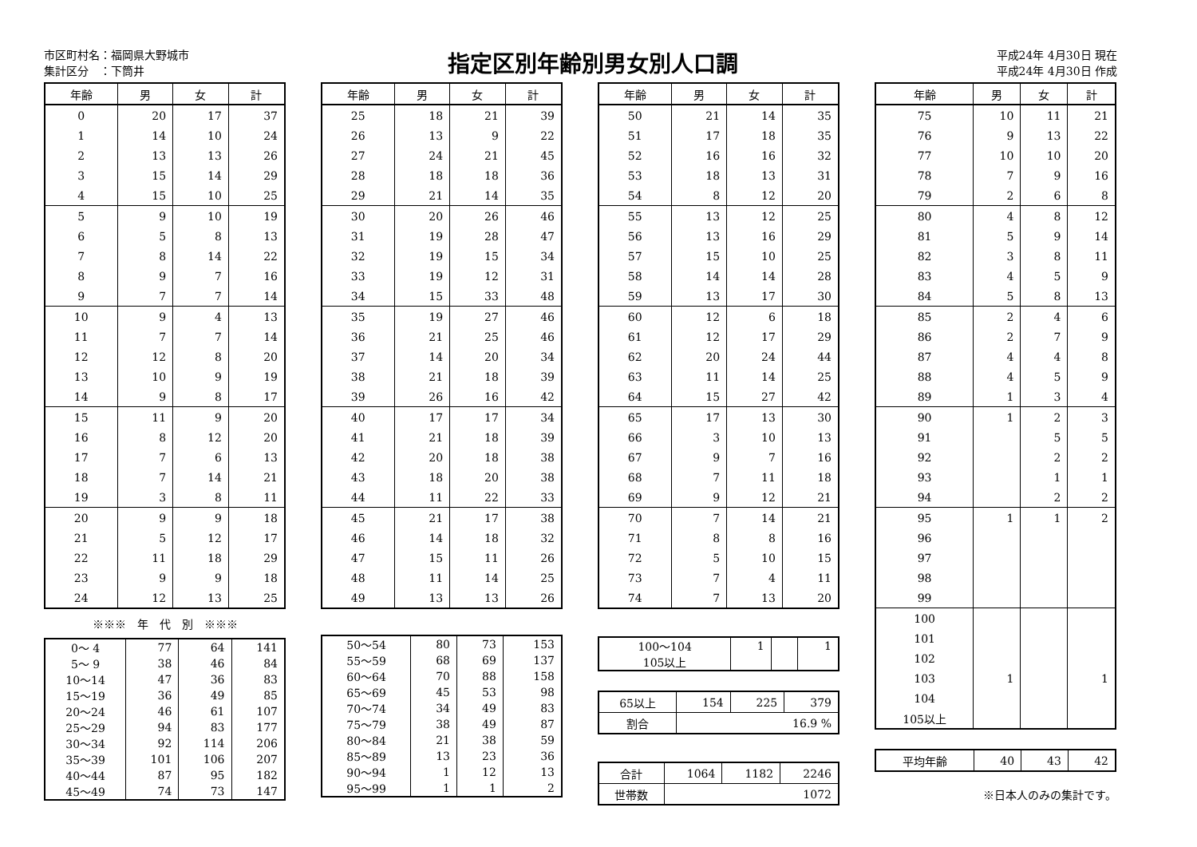市区町村名：福岡県大野城市
集計区分　：下筒井
指定区別年齢別男女別人口調
平成24年 4月30日 現在
平成24年 4月30日 作成
| 年齢 | 男 | 女 | 計 |
| --- | --- | --- | --- |
| 0 | 20 | 17 | 37 |
| 1 | 14 | 10 | 24 |
| 2 | 13 | 13 | 26 |
| 3 | 15 | 14 | 29 |
| 4 | 15 | 10 | 25 |
| 5 | 9 | 10 | 19 |
| 6 | 5 | 8 | 13 |
| 7 | 8 | 14 | 22 |
| 8 | 9 | 7 | 16 |
| 9 | 7 | 7 | 14 |
| 10 | 9 | 4 | 13 |
| 11 | 7 | 7 | 14 |
| 12 | 12 | 8 | 20 |
| 13 | 10 | 9 | 19 |
| 14 | 9 | 8 | 17 |
| 15 | 11 | 9 | 20 |
| 16 | 8 | 12 | 20 |
| 17 | 7 | 6 | 13 |
| 18 | 7 | 14 | 21 |
| 19 | 3 | 8 | 11 |
| 20 | 9 | 9 | 18 |
| 21 | 5 | 12 | 17 |
| 22 | 11 | 18 | 29 |
| 23 | 9 | 9 | 18 |
| 24 | 12 | 13 | 25 |
※※※　年　代　別　※※※
| 0～ 4 | 77 | 64 | 141 |
| 5～ 9 | 38 | 46 | 84 |
| 10～14 | 47 | 36 | 83 |
| 15～19 | 36 | 49 | 85 |
| 20～24 | 46 | 61 | 107 |
| 25～29 | 94 | 83 | 177 |
| 30～34 | 92 | 114 | 206 |
| 35～39 | 101 | 106 | 207 |
| 40～44 | 87 | 95 | 182 |
| 45～49 | 74 | 73 | 147 |
| 年齢 | 男 | 女 | 計 |
| --- | --- | --- | --- |
| 25 | 18 | 21 | 39 |
| 26 | 13 | 9 | 22 |
| 27 | 24 | 21 | 45 |
| 28 | 18 | 18 | 36 |
| 29 | 21 | 14 | 35 |
| 30 | 20 | 26 | 46 |
| 31 | 19 | 28 | 47 |
| 32 | 19 | 15 | 34 |
| 33 | 19 | 12 | 31 |
| 34 | 15 | 33 | 48 |
| 35 | 19 | 27 | 46 |
| 36 | 21 | 25 | 46 |
| 37 | 14 | 20 | 34 |
| 38 | 21 | 18 | 39 |
| 39 | 26 | 16 | 42 |
| 40 | 17 | 17 | 34 |
| 41 | 21 | 18 | 39 |
| 42 | 20 | 18 | 38 |
| 43 | 18 | 20 | 38 |
| 44 | 11 | 22 | 33 |
| 45 | 21 | 17 | 38 |
| 46 | 14 | 18 | 32 |
| 47 | 15 | 11 | 26 |
| 48 | 11 | 14 | 25 |
| 49 | 13 | 13 | 26 |
| 50～54 | 80 | 73 | 153 |
| 55～59 | 68 | 69 | 137 |
| 60～64 | 70 | 88 | 158 |
| 65～69 | 45 | 53 | 98 |
| 70～74 | 34 | 49 | 83 |
| 75～79 | 38 | 49 | 87 |
| 80～84 | 21 | 38 | 59 |
| 85～89 | 13 | 23 | 36 |
| 90～94 | 1 | 12 | 13 |
| 95～99 | 1 | 1 | 2 |
| 年齢 | 男 | 女 | 計 |
| --- | --- | --- | --- |
| 50 | 21 | 14 | 35 |
| 51 | 17 | 18 | 35 |
| 52 | 16 | 16 | 32 |
| 53 | 18 | 13 | 31 |
| 54 | 8 | 12 | 20 |
| 55 | 13 | 12 | 25 |
| 56 | 13 | 16 | 29 |
| 57 | 15 | 10 | 25 |
| 58 | 14 | 14 | 28 |
| 59 | 13 | 17 | 30 |
| 60 | 12 | 6 | 18 |
| 61 | 12 | 17 | 29 |
| 62 | 20 | 24 | 44 |
| 63 | 11 | 14 | 25 |
| 64 | 15 | 27 | 42 |
| 65 | 17 | 13 | 30 |
| 66 | 3 | 10 | 13 |
| 67 | 9 | 7 | 16 |
| 68 | 7 | 11 | 18 |
| 69 | 9 | 12 | 21 |
| 70 | 7 | 14 | 21 |
| 71 | 8 | 8 | 16 |
| 72 | 5 | 10 | 15 |
| 73 | 7 | 4 | 11 |
| 74 | 7 | 13 | 20 |
| 100～104 | 1 | | 1 |
| 105以上 | | | |
| 65以上 | 154 | 225 | 379 |
| 割合 | 16.9 % | | |
| 合計 | 1064 | 1182 | 2246 |
| 世帯数 | 1072 | | |
| 年齢 | 男 | 女 | 計 |
| --- | --- | --- | --- |
| 75 | 10 | 11 | 21 |
| 76 | 9 | 13 | 22 |
| 77 | 10 | 10 | 20 |
| 78 | 7 | 9 | 16 |
| 79 | 2 | 6 | 8 |
| 80 | 4 | 8 | 12 |
| 81 | 5 | 9 | 14 |
| 82 | 3 | 8 | 11 |
| 83 | 4 | 5 | 9 |
| 84 | 5 | 8 | 13 |
| 85 | 2 | 4 | 6 |
| 86 | 2 | 7 | 9 |
| 87 | 4 | 4 | 8 |
| 88 | 4 | 5 | 9 |
| 89 | 1 | 3 | 4 |
| 90 | 1 | 2 | 3 |
| 91 | | 5 | 5 |
| 92 | | 2 | 2 |
| 93 | | 1 | 1 |
| 94 | | 2 | 2 |
| 95 | 1 | 1 | 2 |
| 96 | | | |
| 97 | | | |
| 98 | | | |
| 99 | | | |
| 100 | | | |
| 101 | | | |
| 102 | | | |
| 103 | 1 | | 1 |
| 104 | | | |
| 105以上 | | | |
| 平均年齢 | 40 | 43 | 42 |
※日本人のみの集計です。